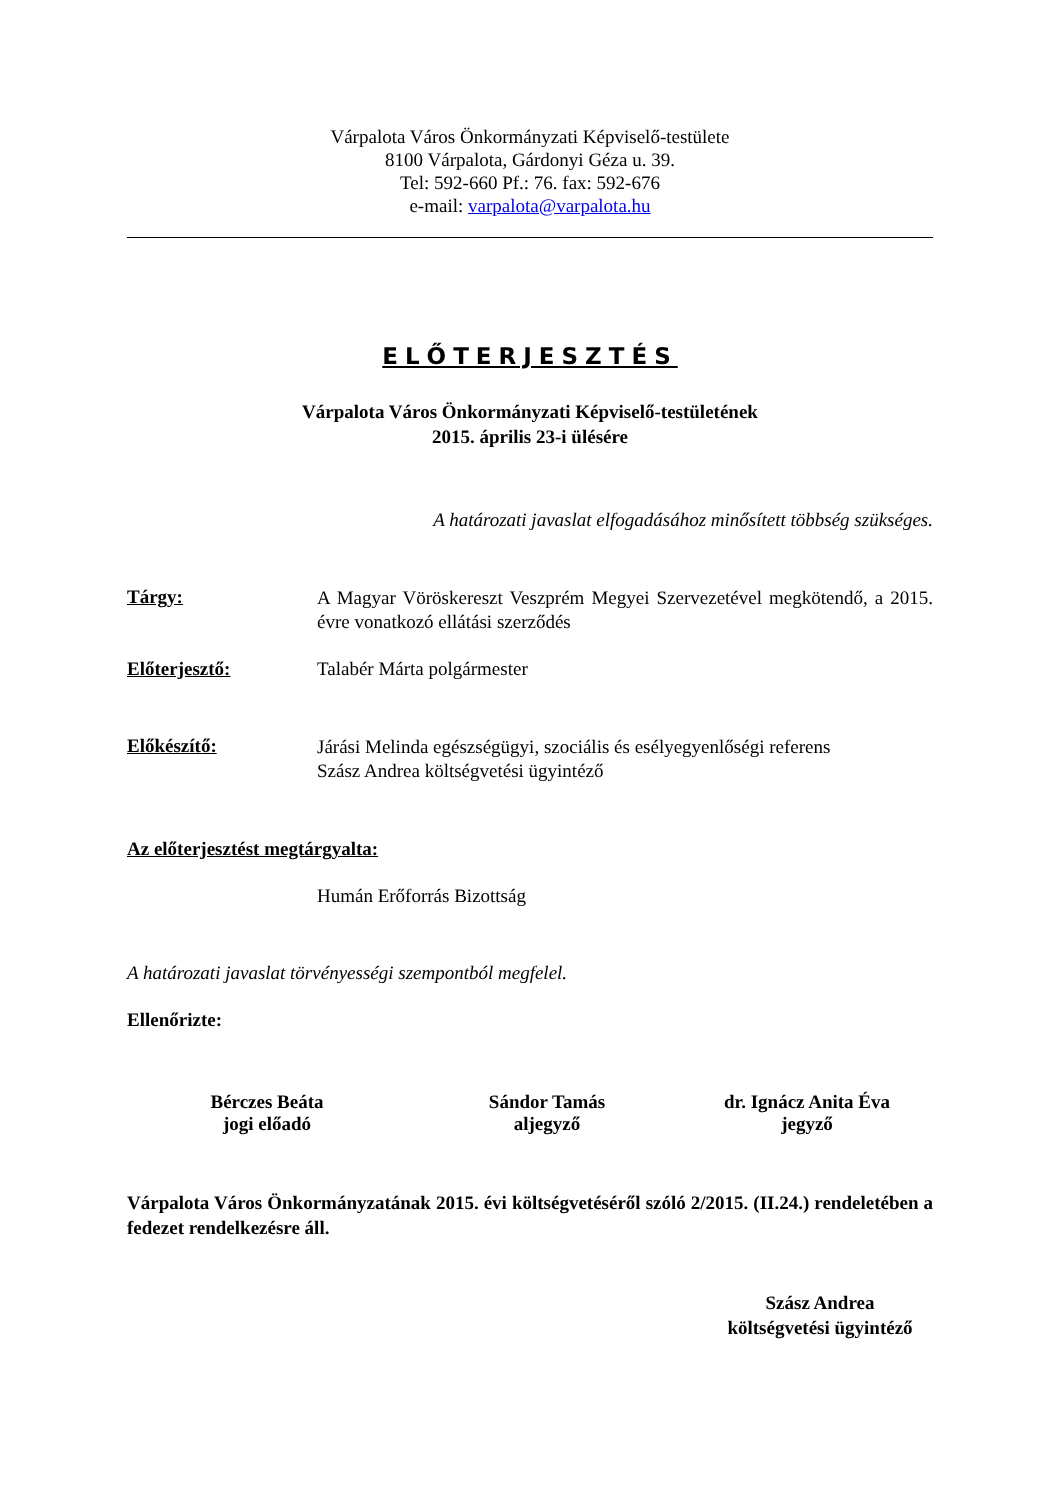Várpalota Város Önkormányzati Képviselő-testülete
8100 Várpalota, Gárdonyi Géza u. 39.
Tel: 592-660 Pf.: 76. fax: 592-676
e-mail: varpalota@varpalota.hu
ELŐTERJESZTÉS
Várpalota Város Önkormányzati Képviselő-testületének
2015. április 23-i ülésére
A határozati javaslat elfogadásához minősített többség szükséges.
Tárgy:
A Magyar Vöröskereszt Veszprém Megyei Szervezetével megkötendő, a 2015. évre vonatkozó ellátási szerződés
Előterjesztő: Talabér Márta polgármester
Előkészítő:
Járási Melinda egészségügyi, szociális és esélyegyenlőségi referens
Szász Andrea költségvetési ügyintéző
Az előterjesztést megtárgyalta:
Humán Erőforrás Bizottság
A határozati javaslat törvényességi szempontból megfelel.
Ellenőrizte:
Bérczes Beáta
jogi előadó
Sándor Tamás
aljegyző
dr. Ignácz Anita Éva
jegyző
Várpalota Város Önkormányzatának 2015. évi költségvetéséről szóló 2/2015. (II.24.) rendeletében a fedezet rendelkezésre áll.
Szász Andrea
költségvetési ügyintéző